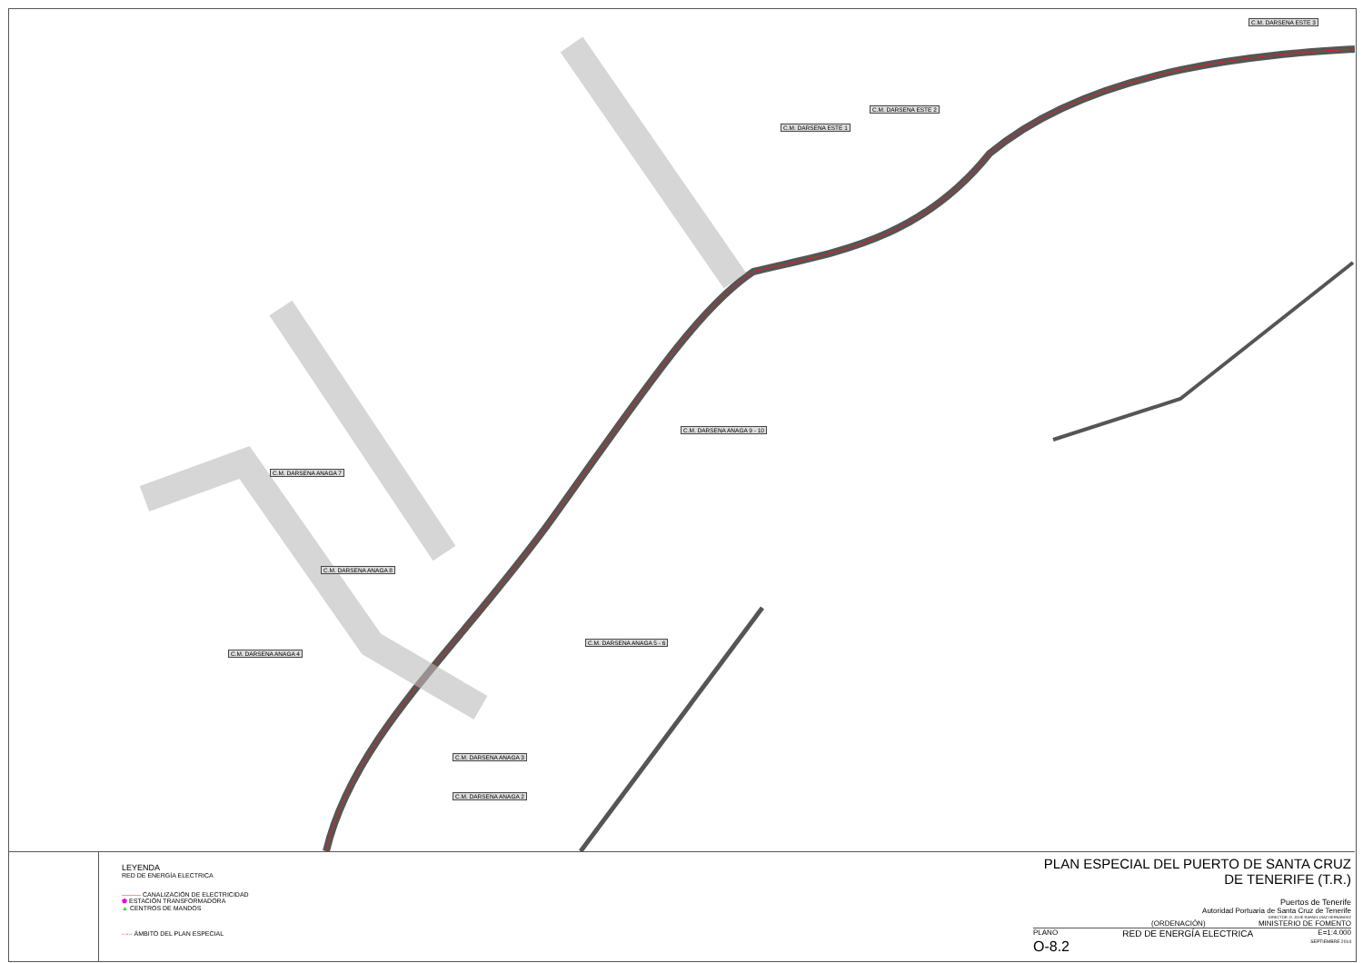C.M. DARSENA ESTE 3
C.M. DARSENA ESTE 2
C.M. DARSENA ESTE 1
C.M. DARSENA ANAGA 9 - 10
C.M. DARSENA ANAGA 7
C.M. DARSENA ANAGA 8
C.M. DARSENA ANAGA 5 - 6
C.M. DARSENA ANAGA 4
C.M. DARSENA ANAGA 3
C.M. DARSENA ANAGA 2
LEYENDA
RED DE ENERGÍA ELECTRICA
——— CANALIZACIÓN DE ELECTRICIDAD
⬟ ESTACIÓN TRANSFORMADORA
▲ CENTROS DE MANDOS
-·-·- ÁMBITO DEL PLAN ESPECIAL
PLAN ESPECIAL DEL PUERTO DE SANTA CRUZ DE TENERIFE (T.R.)
Puertos de Tenerife
Autoridad Portuaria de Santa Cruz de Tenerife
DIRECTOR: D. JOSÉ RAFAEL DÍAZ HERNÁNDEZ
(ORDENACIÓN) MINISTERIO DE FOMENTO
PLANO RED DE ENERGÍA ELECTRICA E=1:4.000
O-8.2 SEPTIEMBRE 2014